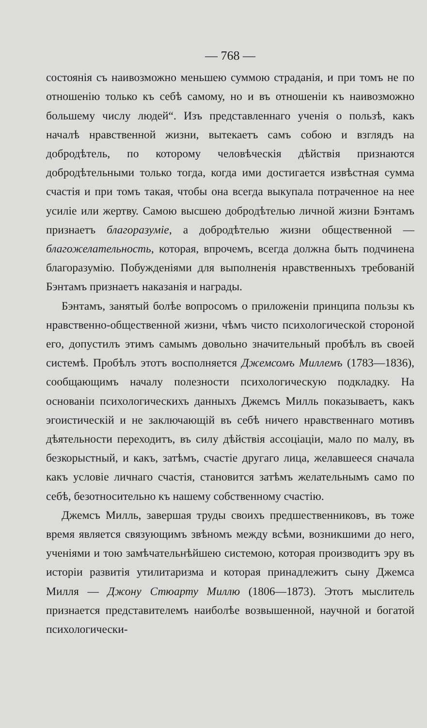— 768 —
состоянія съ наивозможно меньшею суммою страданія, и при томъ не по отношенію только къ себѣ самому, но и въ отношеніи къ наивозможно большему числу людей“. Изъ представленнаго ученія о пользѣ, какъ началѣ нравственной жизни, вытекаетъ самъ собою и взглядъ на добродѣтель, по которому человѣческія дѣйствія признаются добродѣтельными только тогда, когда ими достигается извѣстная сумма счастія и при томъ такая, чтобы она всегда выкупала потраченное на нее усиліе или жертву. Самою высшею добродѣтелью личной жизни Бэнтамъ признаетъ благоразуміе, а добродѣтелью жизни общественной —благожелательность, которая, впрочемъ, всегда должна быть подчинена благоразумію. Побужденіями для выполненія нравственныхъ требованій Бэнтамъ признаетъ наказанія и награды.
Бэнтамъ, занятый болѣе вопросомъ о приложеніи принципа пользы къ нравственно-общественной жизни, чѣмъ чисто психологической стороной его, допустилъ этимъ самымъ довольно значительный пробѣлъ въ своей системѣ. Пробѣлъ этотъ восполняется Джемсомъ Миллемъ (1783—1836), сообщающимъ началу полезности психологическую подкладку. На основаніи психологическихъ данныхъ Джемсъ Милль показываетъ, какъ эгоистическій и не заключающій въ себѣ ничего нравственнаго мотивъ дѣятельности переходитъ, въ силу дѣйствія ассоціаціи, мало по малу, въ безкорыстный, и какъ, затѣмъ, счастіе другаго лица, желавшееся сначала какъ условіе личнаго счастія, становится затѣмъ желательнымъ само по себѣ, безотносительно къ нашему собственному счастію.
Джемсъ Милль, завершая труды своихъ предшественниковъ, въ тоже время является связующимъ звѣномъ между всѣми, возникшими до него, ученіями и тою замѣчательнѣйшею системою, которая производитъ эру въ исторіи развитія утилитаризма и которая принадлежитъ сыну Джемса Милля — Джону Стюарту Миллю (1806—1873). Этотъ мыслитель признается представителемъ наиболѣе возвышенной, научной и богатой психологически-